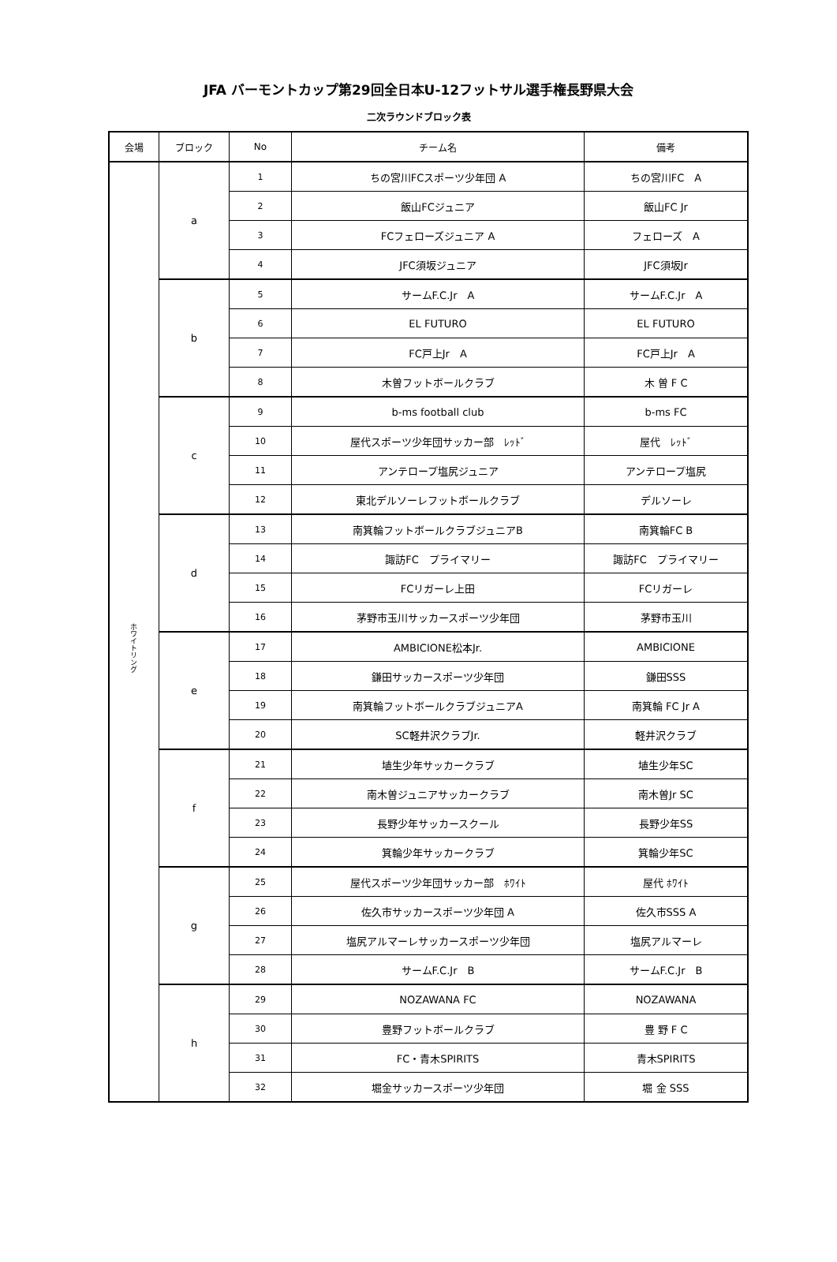JFA バーモントカップ第29回全日本U-12フットサル選手権長野県大会
二次ラウンドブロック表
| 会場 | ブロック | No | チーム名 | 備考 |
| --- | --- | --- | --- | --- |
| ホワイトリング | a | 1 | ちの宮川FCスポーツ少年団 A | ちの宮川FC A |
| | | 2 | 飯山FCジュニア | 飯山FC Jr |
| | | 3 | FCフェローズジュニア A | フェローズ A |
| | | 4 | JFC須坂ジュニア | JFC須坂Jr |
| | b | 5 | サームF.C.Jr A | サームF.C.Jr A |
| | | 6 | EL FUTURO | EL FUTURO |
| | | 7 | FC戸上Jr A | FC戸上Jr A |
| | | 8 | 木曽フットボールクラブ | 木 曽 F C |
| | c | 9 | b-ms football club | b-ms FC |
| | | 10 | 屋代スポーツ少年団サッカー部 ﾚｯﾄﾞ | 屋代 ﾚｯﾄﾞ |
| | | 11 | アンテロープ塩尻ジュニア | アンテロープ塩尻 |
| | | 12 | 東北デルソーレフットボールクラブ | デルソーレ |
| | d | 13 | 南箕輪フットボールクラブジュニアB | 南箕輪FC B |
| | | 14 | 諏訪FC プライマリー | 諏訪FC プライマリー |
| | | 15 | FCリガーレ上田 | FCリガーレ |
| | | 16 | 茅野市玉川サッカースポーツ少年団 | 茅野市玉川 |
| | e | 17 | AMBICIONE松本Jr. | AMBICIONE |
| | | 18 | 鎌田サッカースポーツ少年団 | 鎌田SSS |
| | | 19 | 南箕輪フットボールクラブジュニアA | 南箕輪 FC Jr A |
| | | 20 | SC軽井沢クラブJr. | 軽井沢クラブ |
| | f | 21 | 埴生少年サッカークラブ | 埴生少年SC |
| | | 22 | 南木曽ジュニアサッカークラブ | 南木曽Jr SC |
| | | 23 | 長野少年サッカースクール | 長野少年SS |
| | | 24 | 箕輪少年サッカークラブ | 箕輪少年SC |
| | g | 25 | 屋代スポーツ少年団サッカー部 ﾎﾜｲﾄ | 屋代 ﾎﾜｲﾄ |
| | | 26 | 佐久市サッカースポーツ少年団 A | 佐久市SSS A |
| | | 27 | 塩尻アルマーレサッカースポーツ少年団 | 塩尻アルマーレ |
| | | 28 | サームF.C.Jr B | サームF.C.Jr B |
| | h | 29 | NOZAWANA FC | NOZAWANA |
| | | 30 | 豊野フットボールクラブ | 豊 野 F C |
| | | 31 | FC・青木SPIRITS | 青木SPIRITS |
| | | 32 | 堀金サッカースポーツ少年団 | 堀 金 SSS |